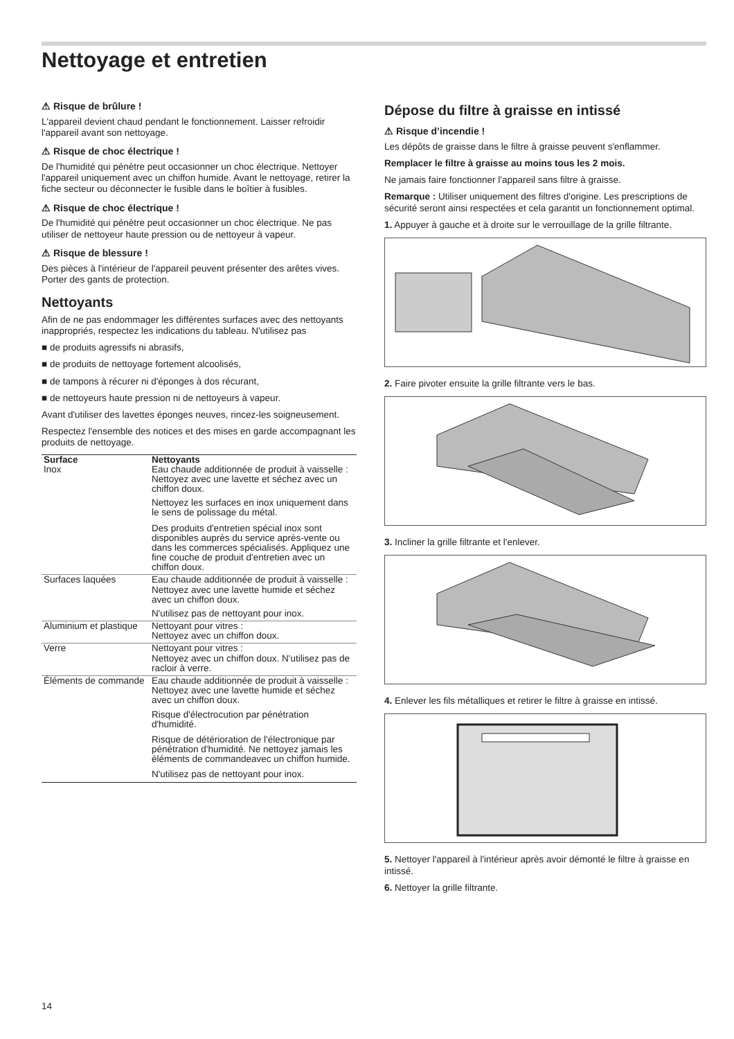Nettoyage et entretien
⚠ Risque de brûlure !
L'appareil devient chaud pendant le fonctionnement. Laisser refroidir l'appareil avant son nettoyage.
⚠ Risque de choc électrique !
De l'humidité qui pénètre peut occasionner un choc électrique. Nettoyer l'appareil uniquement avec un chiffon humide. Avant le nettoyage, retirer la fiche secteur ou déconnecter le fusible dans le boîtier à fusibles.
⚠ Risque de choc électrique !
De l'humidité qui pénètre peut occasionner un choc électrique. Ne pas utiliser de nettoyeur haute pression ou de nettoyeur à vapeur.
⚠ Risque de blessure !
Des pièces à l'intérieur de l'appareil peuvent présenter des arêtes vives. Porter des gants de protection.
Nettoyants
Afin de ne pas endommager les différentes surfaces avec des nettoyants inappropriés, respectez les indications du tableau. N'utilisez pas
■ de produits agressifs ni abrasifs,
■ de produits de nettoyage fortement alcoolisés,
■ de tampons à récurer ni d'éponges à dos récurant,
■ de nettoyeurs haute pression ni de nettoyeurs à vapeur.
Avant d'utiliser des lavettes éponges neuves, rincez-les soigneusement.
Respectez l'ensemble des notices et des mises en garde accompagnant les produits de nettoyage.
| Surface | Nettoyants |
| --- | --- |
| Inox | Eau chaude additionnée de produit à vaisselle : Nettoyez avec une lavette et séchez avec un chiffon doux. Nettoyez les surfaces en inox uniquement dans le sens de polissage du métal. Des produits d'entretien spécial inox sont disponibles auprès du service après-vente ou dans les commerces spécialisés. Appliquez une fine couche de produit d'entretien avec un chiffon doux. |
| Surfaces laquées | Eau chaude additionnée de produit à vaisselle : Nettoyez avec une lavette humide et séchez avec un chiffon doux. N'utilisez pas de nettoyant pour inox. |
| Aluminium et plastique | Nettoyant pour vitres : Nettoyez avec un chiffon doux. |
| Verre | Nettoyant pour vitres : Nettoyez avec un chiffon doux. N'utilisez pas de racloir à verre. |
| Éléments de commande | Eau chaude additionnée de produit à vaisselle : Nettoyez avec une lavette humide et séchez avec un chiffon doux. Risque d'électrocution par pénétration d'humidité. Risque de détérioration de l'électronique par pénétration d'humidité. Ne nettoyez jamais les éléments de commandeavec un chiffon humide. N'utilisez pas de nettoyant pour inox. |
Dépose du filtre à graisse en intissé
⚠ Risque d’incendie !
Les dépôts de graisse dans le filtre à graisse peuvent s'enflammer.
Remplacer le filtre à graisse au moins tous les 2 mois.
Ne jamais faire fonctionner l'appareil sans filtre à graisse.
Remarque : Utiliser uniquement des filtres d'origine. Les prescriptions de sécurité seront ainsi respectées et cela garantit un fonctionnement optimal.
1. Appuyer à gauche et à droite sur le verrouillage de la grille filtrante.
2. Faire pivoter ensuite la grille filtrante vers le bas.
3. Incliner la grille filtrante et l'enlever.
4. Enlever les fils métalliques et retirer le filtre à graisse en intissé.
5. Nettoyer l'appareil à l'intérieur après avoir démonté le filtre à graisse en intissé.
6. Nettoyer la grille filtrante.
14